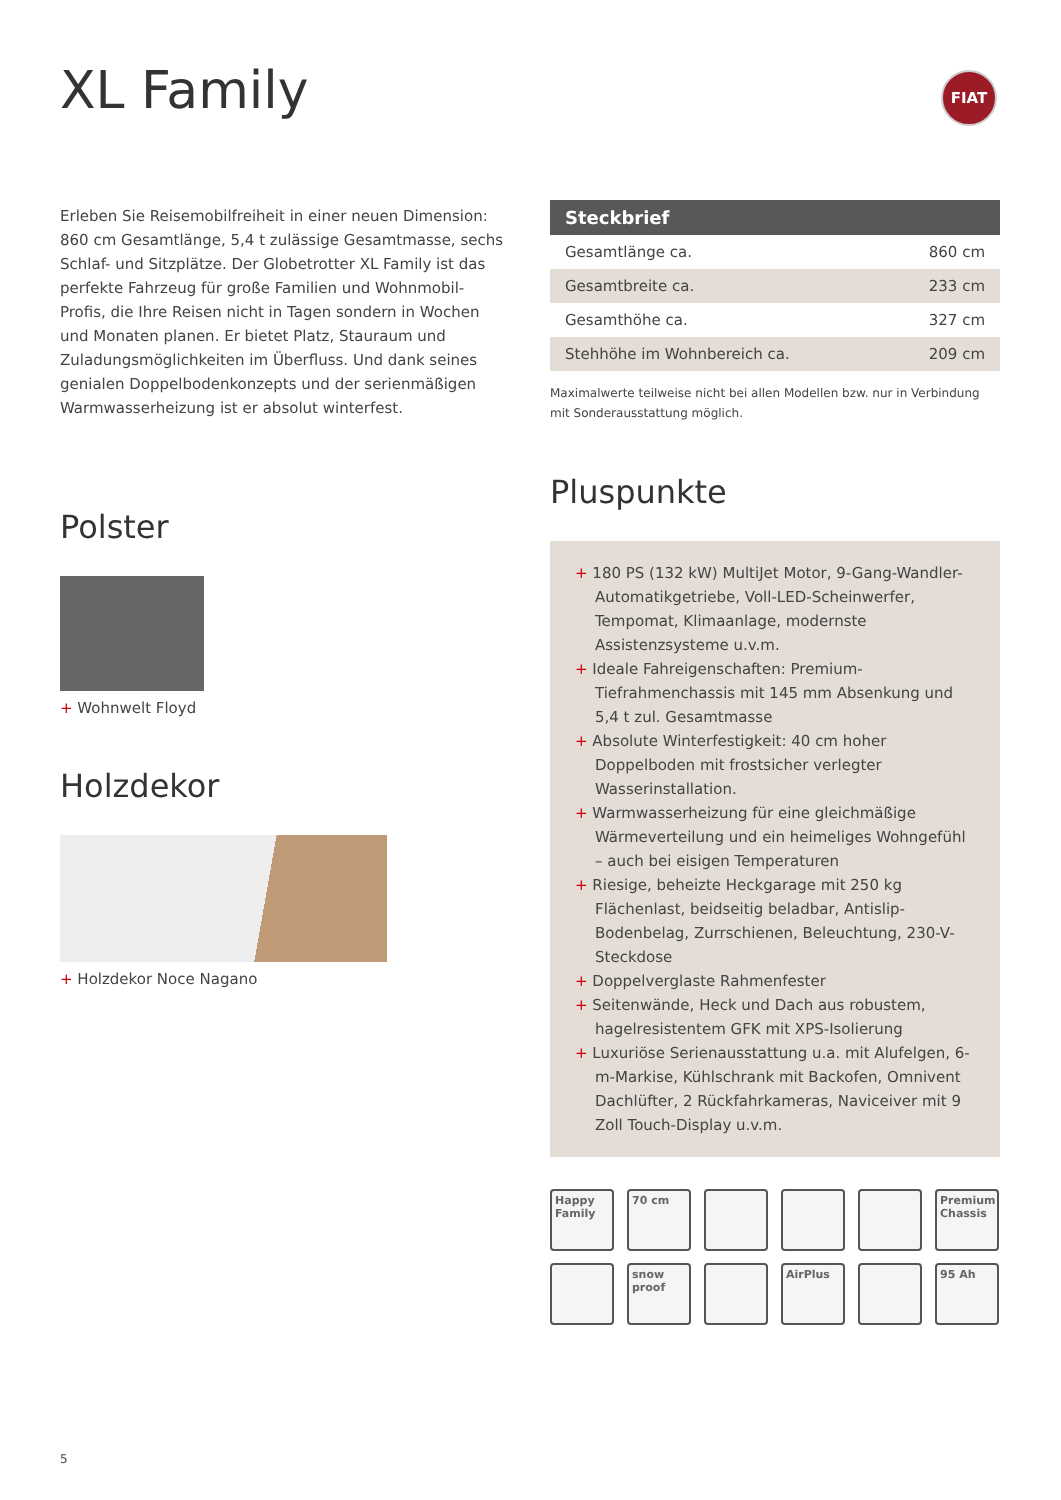XL Family FIAT
Erleben Sie Reisemobilfreiheit in einer neuen Dimension: 860 cm Gesamtlänge, 5,4 t zulässige Gesamtmasse, sechs Schlaf- und Sitzplätze. Der Globetrotter XL Family ist das perfekte Fahrzeug für große Familien und Wohnmobil-Profis, die Ihre Reisen nicht in Tagen sondern in Wochen und Monaten planen. Er bietet Platz, Stauraum und Zuladungsmöglichkeiten im Überfluss. Und dank seines genialen Doppelbodenkonzepts und der serienmäßigen Warmwasserheizung ist er absolut winterfest.
Polster
+ Wohnwelt Floyd
Holzdekor
+ Holzdekor Noce Nagano
| Steckbrief | |
| --- | --- |
| Gesamtlänge ca. | 860 cm |
| Gesamtbreite ca. | 233 cm |
| Gesamthöhe ca. | 327 cm |
| Stehhöhe im Wohnbereich ca. | 209 cm |
Maximalwerte teilweise nicht bei allen Modellen bzw. nur in Verbindung mit Sonderausstattung möglich.
Pluspunkte
+ 180 PS (132 kW) MultiJet Motor, 9-Gang-Wandler-Automatikgetriebe, Voll-LED-Scheinwerfer, Tempomat, Klimaanlage, modernste Assistenzsysteme u.v.m.
+ Ideale Fahreigenschaften: Premium-Tiefrahmenchassis mit 145 mm Absenkung und 5,4 t zul. Gesamtmasse
+ Absolute Winterfestigkeit: 40 cm hoher Doppelboden mit frostsicher verlegter Wasserinstallation.
+ Warmwasserheizung für eine gleichmäßige Wärmeverteilung und ein heimeliges Wohngefühl – auch bei eisigen Temperaturen
+ Riesige, beheizte Heckgarage mit 250 kg Flächenlast, beidseitig beladbar, Antislip-Bodenbelag, Zurrschienen, Beleuchtung, 230-V-Steckdose
+ Doppelverglaste Rahmenfester
+ Seitenwände, Heck und Dach aus robustem, hagelresistentem GFK mit XPS-Isolierung
+ Luxuriöse Serienausstattung u.a. mit Alufelgen, 6-m-Markise, Kühlschrank mit Backofen, Omnivent Dachlüfter, 2 Rückfahrkameras, Naviceiver mit 9 Zoll Touch-Display u.v.m.
Happy Family
70 cm
Premium Chassis
snow proof
AirPlus
95 Ah
5